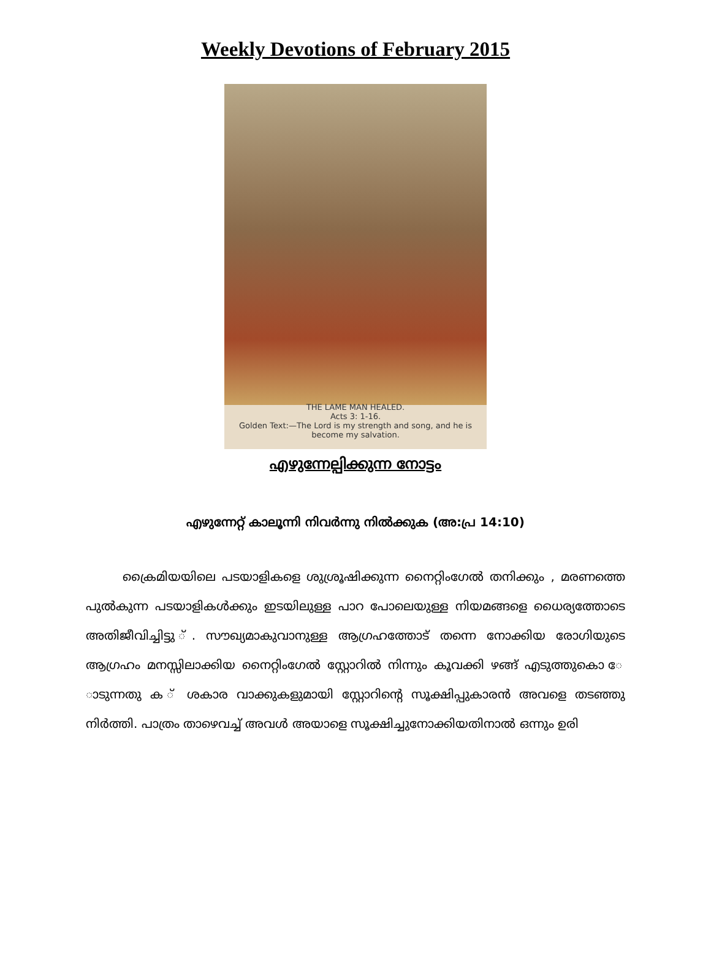Weekly Devotions of February 2015
THE LAME MAN HEALED.
Acts 3: 1-16.
Golden Text:—The Lord is my strength and song, and he is become my salvation.
എഴുന്നേല്പിക്കുന്ന നോട്ടം
എഴുന്നേറ്റ് കാലൂന്നി നിവർന്നു നിൽക്കുക (അ:പ്ര 14:10)
ക്രൈമിയയിലെ പടയാളികളെ ശുശ്രൂഷിക്കുന്ന നൈറ്റിംഗേൽ തനിക്കും , മരണത്തെ പുൽകുന്ന പടയാളികൾക്കും ഇടയിലുള്ള പാറ പോലെയുള്ള നിയമങ്ങളെ ധൈര്യത്തോടെ അതിജീവിച്ചിട്ടു ്. സൗഖ്യമാകുവാനുള്ള ആഗ്രഹത്തോട് തന്നെ നോക്കിയ രോഗിയുടെ ആഗ്രഹം മനസ്സിലാക്കിയ നൈറ്റിംഗേൽ സ്റ്റോറിൽ നിന്നും കൂവക്കി ഴങ്ങ് എടുത്തുകൊ േ ാടുന്നതു ക ് ശകാര വാക്കുകളുമായി സ്റ്റോറിന്റെ സൂക്ഷിപ്പുകാരൻ അവളെ തടഞ്ഞു നിർത്തി. പാത്രം താഴെവച്ച് അവൾ അയാളെ സൂക്ഷിച്ചുനോക്കിയതിനാൽ ഒന്നും ഉരി